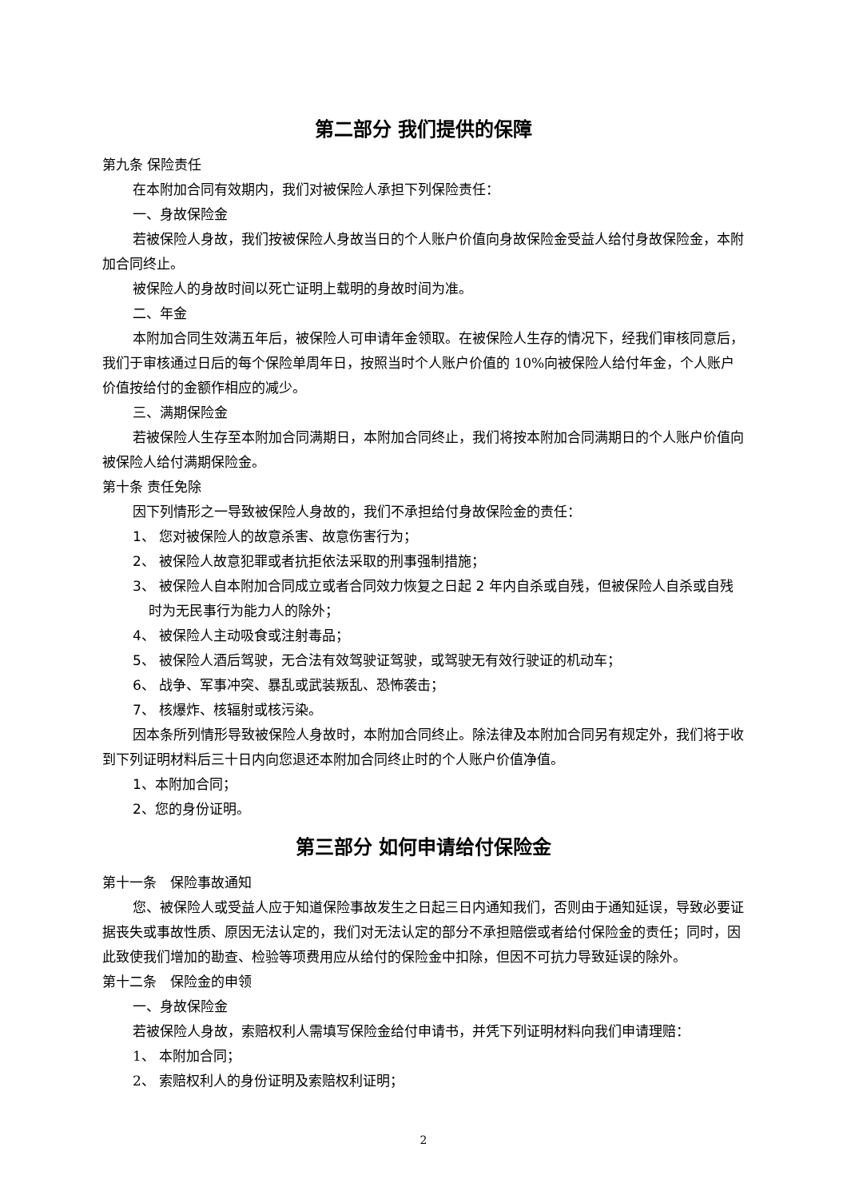第二部分 我们提供的保障
第九条 保险责任
在本附加合同有效期内，我们对被保险人承担下列保险责任：
一、身故保险金
若被保险人身故，我们按被保险人身故当日的个人账户价值向身故保险金受益人给付身故保险金，本附加合同终止。
被保险人的身故时间以死亡证明上载明的身故时间为准。
二、年金
本附加合同生效满五年后，被保险人可申请年金领取。在被保险人生存的情况下，经我们审核同意后，我们于审核通过日后的每个保险单周年日，按照当时个人账户价值的 10%向被保险人给付年金，个人账户价值按给付的金额作相应的减少。
三、满期保险金
若被保险人生存至本附加合同满期日，本附加合同终止，我们将按本附加合同满期日的个人账户价值向被保险人给付满期保险金。
第十条 责任免除
因下列情形之一导致被保险人身故的，我们不承担给付身故保险金的责任：
1、 您对被保险人的故意杀害、故意伤害行为；
2、 被保险人故意犯罪或者抗拒依法采取的刑事强制措施；
3、 被保险人自本附加合同成立或者合同效力恢复之日起 2 年内自杀或自残，但被保险人自杀或自残时为无民事行为能力人的除外；
4、 被保险人主动吸食或注射毒品；
5、 被保险人酒后驾驶，无合法有效驾驶证驾驶，或驾驶无有效行驶证的机动车；
6、 战争、军事冲突、暴乱或武装叛乱、恐怖袭击；
7、 核爆炸、核辐射或核污染。
因本条所列情形导致被保险人身故时，本附加合同终止。除法律及本附加合同另有规定外，我们将于收到下列证明材料后三十日内向您退还本附加合同终止时的个人账户价值净值。
1、本附加合同；
2、您的身份证明。
第三部分 如何申请给付保险金
第十一条　保险事故通知
您、被保险人或受益人应于知道保险事故发生之日起三日内通知我们，否则由于通知延误，导致必要证据丧失或事故性质、原因无法认定的，我们对无法认定的部分不承担赔偿或者给付保险金的责任；同时，因此致使我们增加的勘查、检验等项费用应从给付的保险金中扣除，但因不可抗力导致延误的除外。
第十二条　保险金的申领
一、身故保险金
若被保险人身故，索赔权利人需填写保险金给付申请书，并凭下列证明材料向我们申请理赔：
1、 本附加合同；
2、 索赔权利人的身份证明及索赔权利证明；
2